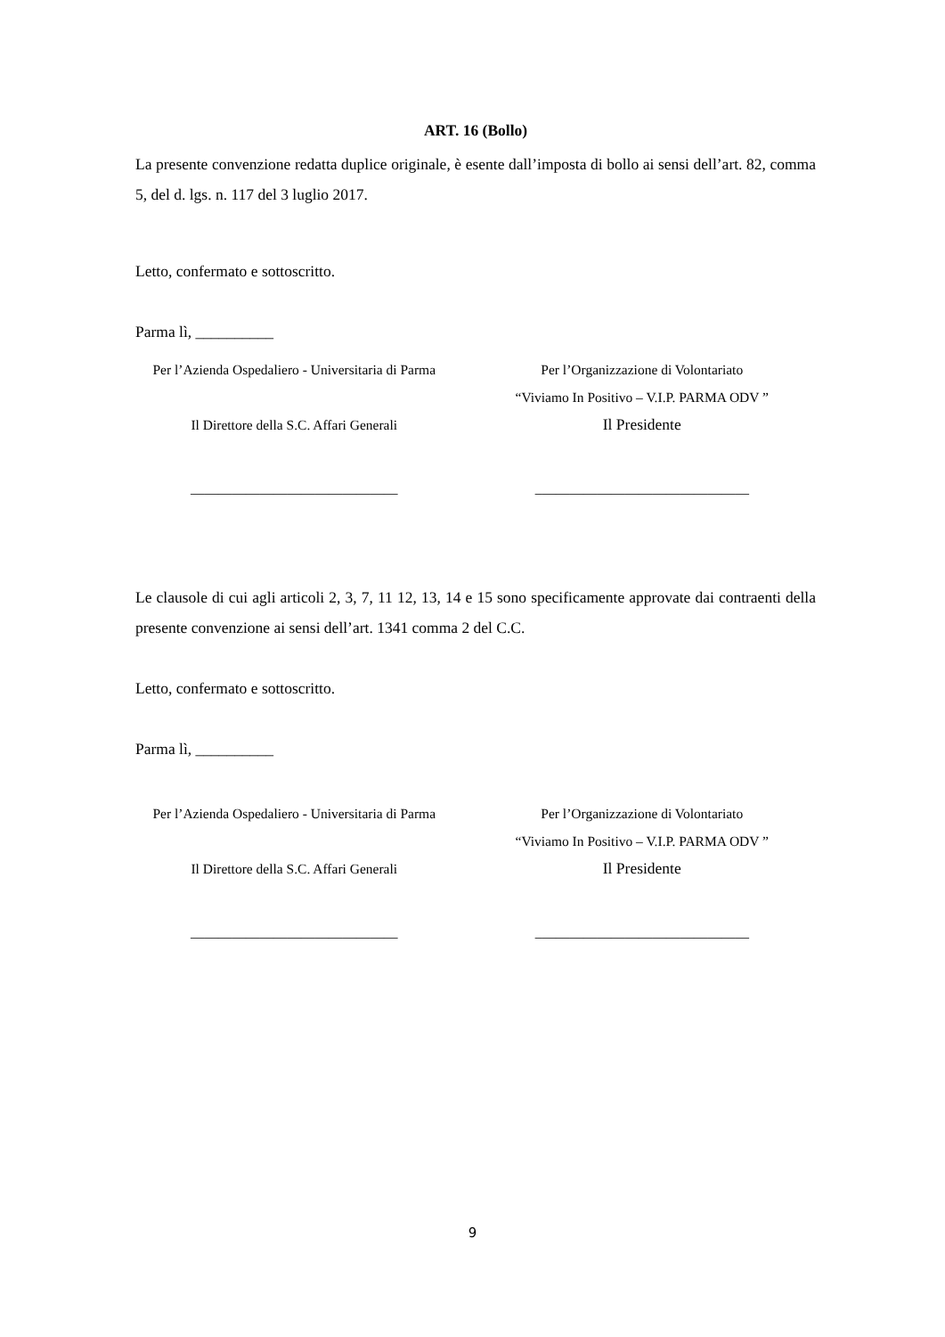ART. 16 (Bollo)
La presente convenzione redatta duplice originale, è esente dall’imposta di bollo ai sensi dell’art. 82, comma 5, del d. lgs. n. 117 del 3 luglio 2017.
Letto, confermato e sottoscritto.
Parma lì, __________
Per l’Azienda Ospedaliero - Universitaria di Parma
Il Direttore della S.C. Affari Generali
______________________________
Per l’Organizzazione di Volontariato
“Viviamo In Positivo – V.I.P. PARMA ODV ”
Il Presidente
_______________________________
Le clausole di cui agli articoli 2, 3, 7, 11 12, 13, 14 e 15 sono specificamente approvate dai contraenti della presente convenzione ai sensi dell’art. 1341 comma 2 del C.C.
Letto, confermato e sottoscritto.
Parma lì, __________
Per l’Azienda Ospedaliero - Universitaria di Parma
Il Direttore della S.C. Affari Generali
______________________________
Per l’Organizzazione di Volontariato
“Viviamo In Positivo – V.I.P. PARMA ODV ”
Il Presidente
_______________________________
9